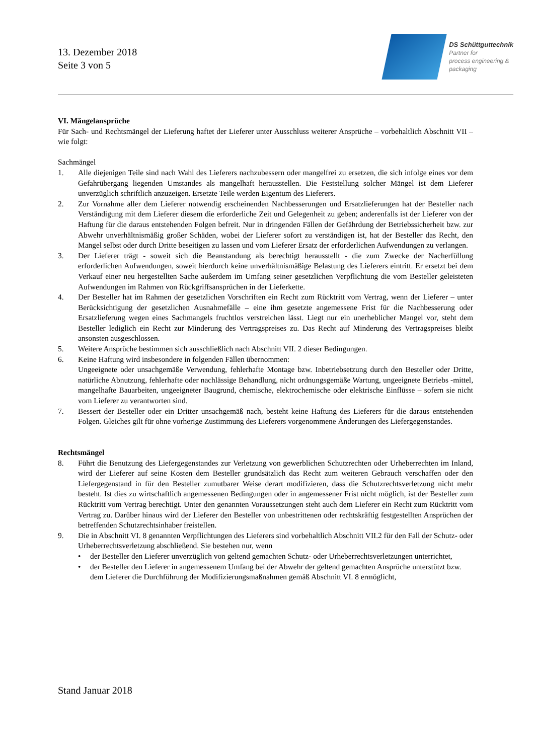13. Dezember 2018
Seite 3 von 5
DS Schüttguttechnik
Partner for
process engineering &
packaging
VI. Mängelansprüche
Für Sach- und Rechtsmängel der Lieferung haftet der Lieferer unter Ausschluss weiterer Ansprüche – vorbehaltlich Abschnitt VII – wie folgt:
Sachmängel
1. Alle diejenigen Teile sind nach Wahl des Lieferers nachzubessern oder mangelfrei zu ersetzen, die sich infolge eines vor dem Gefahrübergang liegenden Umstandes als mangelhaft herausstellen. Die Feststellung solcher Mängel ist dem Lieferer unverzüglich schriftlich anzuzeigen. Ersetzte Teile werden Eigentum des Lieferers.
2. Zur Vornahme aller dem Lieferer notwendig erscheinenden Nachbesserungen und Ersatzlieferungen hat der Besteller nach Verständigung mit dem Lieferer diesem die erforderliche Zeit und Gelegenheit zu geben; anderenfalls ist der Lieferer von der Haftung für die daraus entstehenden Folgen befreit. Nur in dringenden Fällen der Gefährdung der Betriebssicherheit bzw. zur Abwehr unverhältnismäßig großer Schäden, wobei der Lieferer sofort zu verständigen ist, hat der Besteller das Recht, den Mangel selbst oder durch Dritte beseitigen zu lassen und vom Lieferer Ersatz der erforderlichen Aufwendungen zu verlangen.
3. Der Lieferer trägt - soweit sich die Beanstandung als berechtigt herausstellt - die zum Zwecke der Nacherfüllung erforderlichen Aufwendungen, soweit hierdurch keine unverhältnismäßige Belastung des Lieferers eintritt. Er ersetzt bei dem Verkauf einer neu hergestellten Sache außerdem im Umfang seiner gesetzlichen Verpflichtung die vom Besteller geleisteten Aufwendungen im Rahmen von Rückgriffsansprüchen in der Lieferkette.
4. Der Besteller hat im Rahmen der gesetzlichen Vorschriften ein Recht zum Rücktritt vom Vertrag, wenn der Lieferer – unter Berücksichtigung der gesetzlichen Ausnahmefälle – eine ihm gesetzte angemessene Frist für die Nachbesserung oder Ersatzlieferung wegen eines Sachmangels fruchtlos verstreichen lässt. Liegt nur ein unerheblicher Mangel vor, steht dem Besteller lediglich ein Recht zur Minderung des Vertragspreises zu. Das Recht auf Minderung des Vertragspreises bleibt ansonsten ausgeschlossen.
5. Weitere Ansprüche bestimmen sich ausschließlich nach Abschnitt VII. 2 dieser Bedingungen.
6. Keine Haftung wird insbesondere in folgenden Fällen übernommen:
Ungeeignete oder unsachgemäße Verwendung, fehlerhafte Montage bzw. Inbetriebsetzung durch den Besteller oder Dritte, natürliche Abnutzung, fehlerhafte oder nachlässige Behandlung, nicht ordnungsgemäße Wartung, ungeeignete Betriebs -mittel, mangelhafte Bauarbeiten, ungeeigneter Baugrund, chemische, elektrochemische oder elektrische Einflüsse – sofern sie nicht vom Lieferer zu verantworten sind.
7. Bessert der Besteller oder ein Dritter unsachgemäß nach, besteht keine Haftung des Lieferers für die daraus entstehenden Folgen. Gleiches gilt für ohne vorherige Zustimmung des Lieferers vorgenommene Änderungen des Liefergegenstandes.
Rechtsmängel
8. Führt die Benutzung des Liefergegenstandes zur Verletzung von gewerblichen Schutzrechten oder Urheberrechten im Inland, wird der Lieferer auf seine Kosten dem Besteller grundsätzlich das Recht zum weiteren Gebrauch verschaffen oder den Liefergegenstand in für den Besteller zumutbarer Weise derart modifizieren, dass die Schutzrechtsverletzung nicht mehr besteht. Ist dies zu wirtschaftlich angemessenen Bedingungen oder in angemessener Frist nicht möglich, ist der Besteller zum Rücktritt vom Vertrag berechtigt. Unter den genannten Voraussetzungen steht auch dem Lieferer ein Recht zum Rücktritt vom Vertrag zu. Darüber hinaus wird der Lieferer den Besteller von unbestrittenen oder rechtskräftig festgestellten Ansprüchen der betreffenden Schutzrechtsinhaber freistellen.
9. Die in Abschnitt VI. 8 genannten Verpflichtungen des Lieferers sind vorbehaltlich Abschnitt VII.2 für den Fall der Schutz- oder Urheberrechtsverletzung abschließend. Sie bestehen nur, wenn
• der Besteller den Lieferer unverzüglich von geltend gemachten Schutz- oder Urheberrechtsverletzungen unterrichtet,
• der Besteller den Lieferer in angemessenem Umfang bei der Abwehr der geltend gemachten Ansprüche unterstützt bzw. dem Lieferer die Durchführung der Modifizierungsmaßnahmen gemäß Abschnitt VI. 8 ermöglicht,
Stand Januar 2018